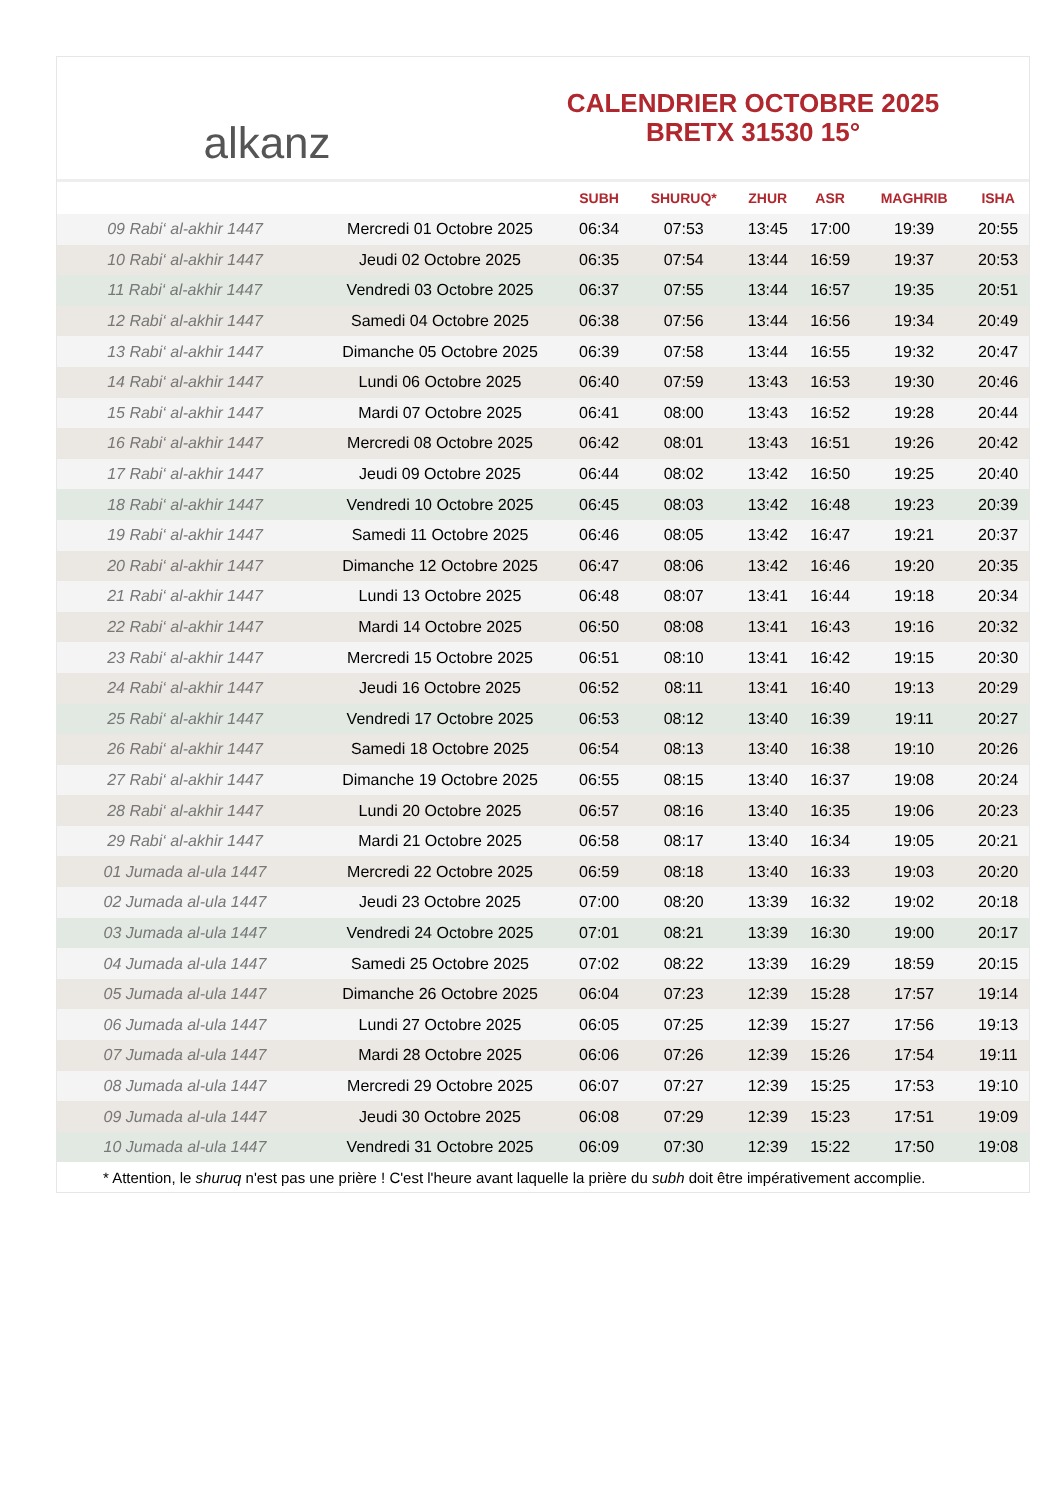alkanz
CALENDRIER OCTOBRE 2025
BRETX 31530 15°
| | | SUBH | SHURUQ* | ZHUR | ASR | MAGHRIB | ISHA |
| --- | --- | --- | --- | --- | --- | --- | --- |
| 09 Rabi‘ al-akhir 1447 | Mercredi 01 Octobre 2025 | 06:34 | 07:53 | 13:45 | 17:00 | 19:39 | 20:55 |
| 10 Rabi‘ al-akhir 1447 | Jeudi 02 Octobre 2025 | 06:35 | 07:54 | 13:44 | 16:59 | 19:37 | 20:53 |
| 11 Rabi‘ al-akhir 1447 | Vendredi 03 Octobre 2025 | 06:37 | 07:55 | 13:44 | 16:57 | 19:35 | 20:51 |
| 12 Rabi‘ al-akhir 1447 | Samedi 04 Octobre 2025 | 06:38 | 07:56 | 13:44 | 16:56 | 19:34 | 20:49 |
| 13 Rabi‘ al-akhir 1447 | Dimanche 05 Octobre 2025 | 06:39 | 07:58 | 13:44 | 16:55 | 19:32 | 20:47 |
| 14 Rabi‘ al-akhir 1447 | Lundi 06 Octobre 2025 | 06:40 | 07:59 | 13:43 | 16:53 | 19:30 | 20:46 |
| 15 Rabi‘ al-akhir 1447 | Mardi 07 Octobre 2025 | 06:41 | 08:00 | 13:43 | 16:52 | 19:28 | 20:44 |
| 16 Rabi‘ al-akhir 1447 | Mercredi 08 Octobre 2025 | 06:42 | 08:01 | 13:43 | 16:51 | 19:26 | 20:42 |
| 17 Rabi‘ al-akhir 1447 | Jeudi 09 Octobre 2025 | 06:44 | 08:02 | 13:42 | 16:50 | 19:25 | 20:40 |
| 18 Rabi‘ al-akhir 1447 | Vendredi 10 Octobre 2025 | 06:45 | 08:03 | 13:42 | 16:48 | 19:23 | 20:39 |
| 19 Rabi‘ al-akhir 1447 | Samedi 11 Octobre 2025 | 06:46 | 08:05 | 13:42 | 16:47 | 19:21 | 20:37 |
| 20 Rabi‘ al-akhir 1447 | Dimanche 12 Octobre 2025 | 06:47 | 08:06 | 13:42 | 16:46 | 19:20 | 20:35 |
| 21 Rabi‘ al-akhir 1447 | Lundi 13 Octobre 2025 | 06:48 | 08:07 | 13:41 | 16:44 | 19:18 | 20:34 |
| 22 Rabi‘ al-akhir 1447 | Mardi 14 Octobre 2025 | 06:50 | 08:08 | 13:41 | 16:43 | 19:16 | 20:32 |
| 23 Rabi‘ al-akhir 1447 | Mercredi 15 Octobre 2025 | 06:51 | 08:10 | 13:41 | 16:42 | 19:15 | 20:30 |
| 24 Rabi‘ al-akhir 1447 | Jeudi 16 Octobre 2025 | 06:52 | 08:11 | 13:41 | 16:40 | 19:13 | 20:29 |
| 25 Rabi‘ al-akhir 1447 | Vendredi 17 Octobre 2025 | 06:53 | 08:12 | 13:40 | 16:39 | 19:11 | 20:27 |
| 26 Rabi‘ al-akhir 1447 | Samedi 18 Octobre 2025 | 06:54 | 08:13 | 13:40 | 16:38 | 19:10 | 20:26 |
| 27 Rabi‘ al-akhir 1447 | Dimanche 19 Octobre 2025 | 06:55 | 08:15 | 13:40 | 16:37 | 19:08 | 20:24 |
| 28 Rabi‘ al-akhir 1447 | Lundi 20 Octobre 2025 | 06:57 | 08:16 | 13:40 | 16:35 | 19:06 | 20:23 |
| 29 Rabi‘ al-akhir 1447 | Mardi 21 Octobre 2025 | 06:58 | 08:17 | 13:40 | 16:34 | 19:05 | 20:21 |
| 01 Jumada al-ula 1447 | Mercredi 22 Octobre 2025 | 06:59 | 08:18 | 13:40 | 16:33 | 19:03 | 20:20 |
| 02 Jumada al-ula 1447 | Jeudi 23 Octobre 2025 | 07:00 | 08:20 | 13:39 | 16:32 | 19:02 | 20:18 |
| 03 Jumada al-ula 1447 | Vendredi 24 Octobre 2025 | 07:01 | 08:21 | 13:39 | 16:30 | 19:00 | 20:17 |
| 04 Jumada al-ula 1447 | Samedi 25 Octobre 2025 | 07:02 | 08:22 | 13:39 | 16:29 | 18:59 | 20:15 |
| 05 Jumada al-ula 1447 | Dimanche 26 Octobre 2025 | 06:04 | 07:23 | 12:39 | 15:28 | 17:57 | 19:14 |
| 06 Jumada al-ula 1447 | Lundi 27 Octobre 2025 | 06:05 | 07:25 | 12:39 | 15:27 | 17:56 | 19:13 |
| 07 Jumada al-ula 1447 | Mardi 28 Octobre 2025 | 06:06 | 07:26 | 12:39 | 15:26 | 17:54 | 19:11 |
| 08 Jumada al-ula 1447 | Mercredi 29 Octobre 2025 | 06:07 | 07:27 | 12:39 | 15:25 | 17:53 | 19:10 |
| 09 Jumada al-ula 1447 | Jeudi 30 Octobre 2025 | 06:08 | 07:29 | 12:39 | 15:23 | 17:51 | 19:09 |
| 10 Jumada al-ula 1447 | Vendredi 31 Octobre 2025 | 06:09 | 07:30 | 12:39 | 15:22 | 17:50 | 19:08 |
* Attention, le shuruq n'est pas une prière ! C'est l'heure avant laquelle la prière du subh doit être impérativement accomplie.